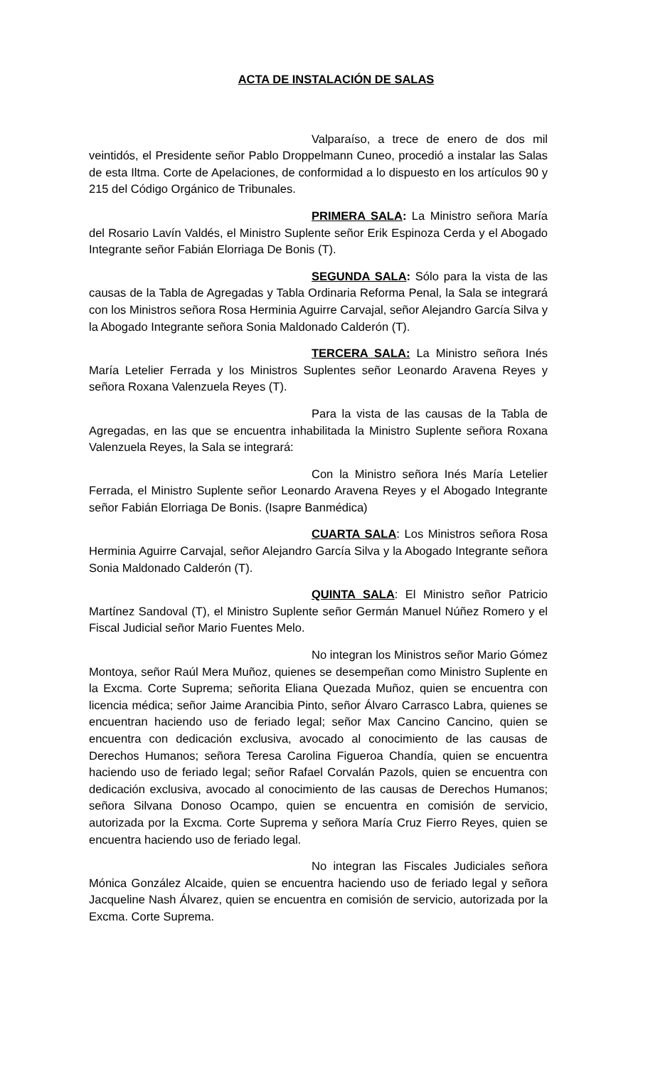ACTA DE INSTALACIÓN DE SALAS
Valparaíso, a trece de enero de dos mil veintidós, el Presidente señor Pablo Droppelmann Cuneo, procedió a instalar las Salas de esta Iltma. Corte de Apelaciones, de conformidad a lo dispuesto en los artículos 90 y 215 del Código Orgánico de Tribunales.
PRIMERA SALA: La Ministro señora María del Rosario Lavín Valdés, el Ministro Suplente señor Erik Espinoza Cerda y el Abogado Integrante señor Fabián Elorriaga De Bonis (T).
SEGUNDA SALA: Sólo para la vista de las causas de la Tabla de Agregadas y Tabla Ordinaria Reforma Penal, la Sala se integrará con los Ministros señora Rosa Herminia Aguirre Carvajal, señor Alejandro García Silva y la Abogado Integrante señora Sonia Maldonado Calderón (T).
TERCERA SALA: La Ministro señora Inés María Letelier Ferrada y los Ministros Suplentes señor Leonardo Aravena Reyes y señora Roxana Valenzuela Reyes (T).
Para la vista de las causas de la Tabla de Agregadas, en las que se encuentra inhabilitada la Ministro Suplente señora Roxana Valenzuela Reyes, la Sala se integrará:
Con la Ministro señora Inés María Letelier Ferrada, el Ministro Suplente señor Leonardo Aravena Reyes y el Abogado Integrante señor Fabián Elorriaga De Bonis. (Isapre Banmédica)
CUARTA SALA: Los Ministros señora Rosa Herminia Aguirre Carvajal, señor Alejandro García Silva y la Abogado Integrante señora Sonia Maldonado Calderón (T).
QUINTA SALA: El Ministro señor Patricio Martínez Sandoval (T), el Ministro Suplente señor Germán Manuel Núñez Romero y el Fiscal Judicial señor Mario Fuentes Melo.
No integran los Ministros señor Mario Gómez Montoya, señor Raúl Mera Muñoz, quienes se desempeñan como Ministro Suplente en la Excma. Corte Suprema; señorita Eliana Quezada Muñoz, quien se encuentra con licencia médica; señor Jaime Arancibia Pinto, señor Álvaro Carrasco Labra, quienes se encuentran haciendo uso de feriado legal; señor Max Cancino Cancino, quien se encuentra con dedicación exclusiva, avocado al conocimiento de las causas de Derechos Humanos; señora Teresa Carolina Figueroa Chandía, quien se encuentra haciendo uso de feriado legal; señor Rafael Corvalán Pazols, quien se encuentra con dedicación exclusiva, avocado al conocimiento de las causas de Derechos Humanos; señora Silvana Donoso Ocampo, quien se encuentra en comisión de servicio, autorizada por la Excma. Corte Suprema y señora María Cruz Fierro Reyes, quien se encuentra haciendo uso de feriado legal.
No integran las Fiscales Judiciales señora Mónica González Alcaide, quien se encuentra haciendo uso de feriado legal y señora Jacqueline Nash Álvarez, quien se encuentra en comisión de servicio, autorizada por la Excma. Corte Suprema.